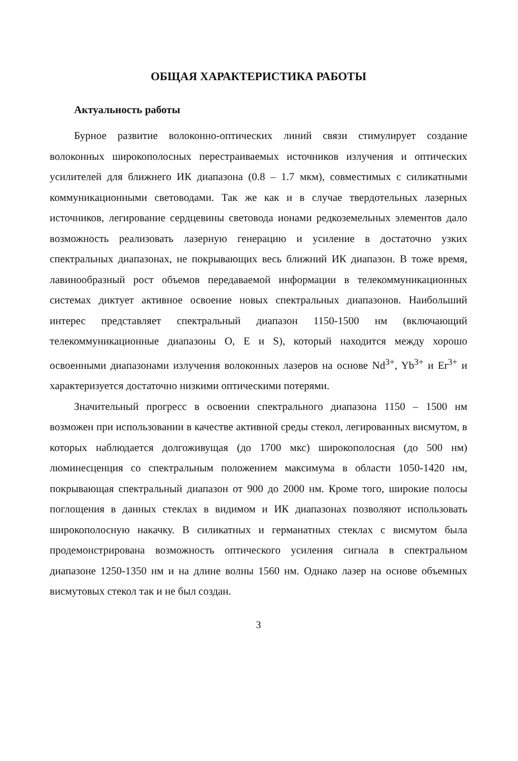ОБЩАЯ ХАРАКТЕРИСТИКА РАБОТЫ
Актуальность работы
Бурное развитие волоконно-оптических линий связи стимулирует создание волоконных широкополосных перестраиваемых источников излучения и оптических усилителей для ближнего ИК диапазона (0.8 – 1.7 мкм), совместимых с силикатными коммуникационными световодами. Так же как и в случае твердотельных лазерных источников, легирование сердцевины световода ионами редкоземельных элементов дало возможность реализовать лазерную генерацию и усиление в достаточно узких спектральных диапазонах, не покрывающих весь ближний ИК диапазон. В тоже время, лавинообразный рост объемов передаваемой информации в телекоммуникационных системах диктует активное освоение новых спектральных диапазонов. Наибольший интерес представляет спектральный диапазон 1150-1500 нм (включающий телекоммуникационные диапазоны O, E и S), который находится между хорошо освоенными диапазонами излучения волоконных лазеров на основе Nd<sup>3+</sup>, Yb<sup>3+</sup> и Er<sup>3+</sup> и характеризуется достаточно низкими оптическими потерями.
Значительный прогресс в освоении спектрального диапазона 1150 – 1500 нм возможен при использовании в качестве активной среды стекол, легированных висмутом, в которых наблюдается долгоживущая (до 1700 мкс) широкополосная (до 500 нм) люминесценция со спектральным положением максимума в области 1050-1420 нм, покрывающая спектральный диапазон от 900 до 2000 нм. Кроме того, широкие полосы поглощения в данных стеклах в видимом и ИК диапазонах позволяют использовать широкополосную накачку. В силикатных и германатных стеклах с висмутом была продемонстрирована возможность оптического усиления сигнала в спектральном диапазоне 1250-1350 нм и на длине волны 1560 нм. Однако лазер на основе объемных висмутовых стекол так и не был создан.
3